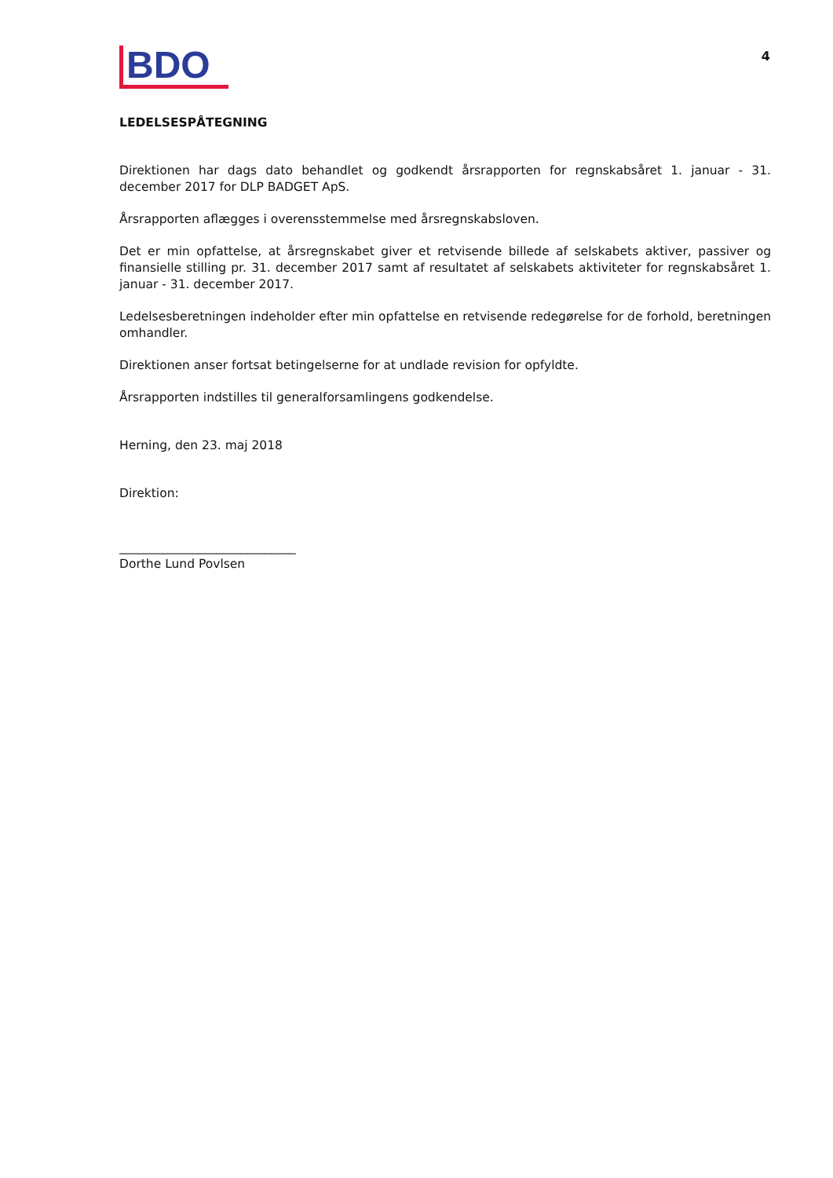4
BDO
LEDELSESPÅTEGNING
Direktionen har dags dato behandlet og godkendt årsrapporten for regnskabsåret 1. januar - 31. december 2017 for DLP BADGET ApS.
Årsrapporten aflægges i overensstemmelse med årsregnskabsloven.
Det er min opfattelse, at årsregnskabet giver et retvisende billede af selskabets aktiver, passiver og finansielle stilling pr. 31. december 2017 samt af resultatet af selskabets aktiviteter for regnskabsåret 1. januar - 31. december 2017.
Ledelsesberetningen indeholder efter min opfattelse en retvisende redegørelse for de forhold, beretningen omhandler.
Direktionen anser fortsat betingelserne for at undlade revision for opfyldte.
Årsrapporten indstilles til generalforsamlingens godkendelse.
Herning, den 23. maj 2018
Direktion:
_____________________________
Dorthe Lund Povlsen